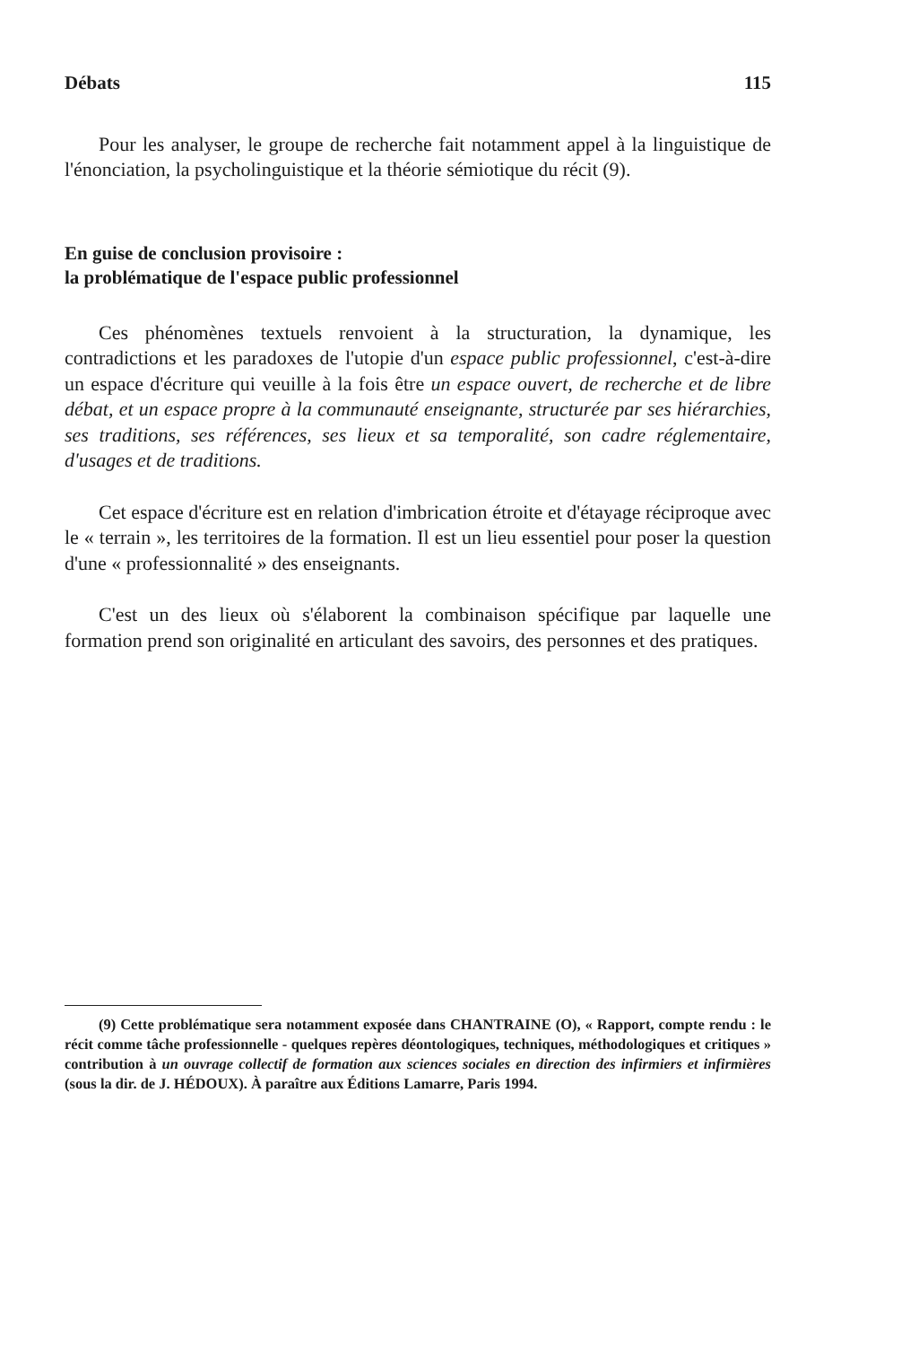Débats 115
Pour les analyser, le groupe de recherche fait notamment appel à la linguistique de l'énonciation, la psycholinguistique et la théorie sémiotique du récit (9).
En guise de conclusion provisoire :
la problématique de l'espace public professionnel
Ces phénomènes textuels renvoient à la structuration, la dynamique, les contradictions et les paradoxes de l'utopie d'un espace public professionnel, c'est-à-dire un espace d'écriture qui veuille à la fois être un espace ouvert, de recherche et de libre débat, et un espace propre à la communauté enseignante, structurée par ses hiérarchies, ses traditions, ses références, ses lieux et sa temporalité, son cadre réglementaire, d'usages et de traditions.
Cet espace d'écriture est en relation d'imbrication étroite et d'étayage réciproque avec le « terrain », les territoires de la formation. Il est un lieu essentiel pour poser la question d'une « professionnalité » des enseignants.
C'est un des lieux où s'élaborent la combinaison spécifique par laquelle une formation prend son originalité en articulant des savoirs, des personnes et des pratiques.
(9) Cette problématique sera notamment exposée dans CHANTRAINE (O), « Rapport, compte rendu : le récit comme tâche professionnelle - quelques repères déontologiques, techniques, méthodologiques et critiques » contribution à un ouvrage collectif de formation aux sciences sociales en direction des infirmiers et infirmières (sous la dir. de J. HÉDOUX). À paraître aux Éditions Lamarre, Paris 1994.